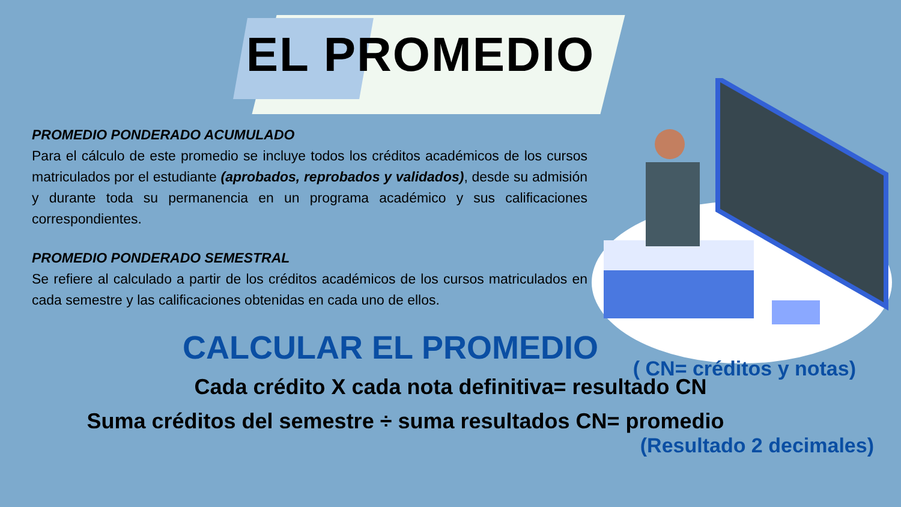EL PROMEDIO
PROMEDIO PONDERADO ACUMULADO
Para el cálculo de este promedio se incluye todos los créditos académicos de los cursos matriculados por el estudiante (aprobados, reprobados y validados), desde su admisión y durante toda su permanencia en un programa académico y sus calificaciones correspondientes.
PROMEDIO PONDERADO SEMESTRAL
Se refiere al calculado a partir de los créditos académicos de los cursos matriculados en cada semestre y las calificaciones obtenidas en cada uno de ellos.
CALCULAR EL PROMEDIO
( CN= créditos y notas)
Cada crédito X cada nota definitiva= resultado CN
Suma créditos del semestre ÷ suma resultados CN= promedio
(Resultado 2 decimales)